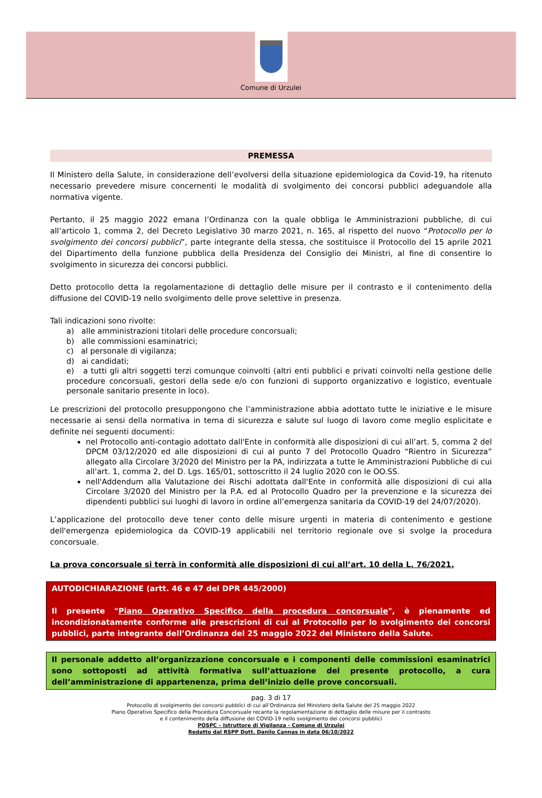Comune di Urzulei
PREMESSA
Il Ministero della Salute, in considerazione dell’evolversi della situazione epidemiologica da Covid-19, ha ritenuto necessario prevedere misure concernenti le modalità di svolgimento dei concorsi pubblici adeguandole alla normativa vigente.
Pertanto, il 25 maggio 2022 emana l’Ordinanza con la quale obbliga le Amministrazioni pubbliche, di cui all’articolo 1, comma 2, del Decreto Legislativo 30 marzo 2021, n. 165, al rispetto del nuovo “Protocollo per lo svolgimento dei concorsi pubblici”, parte integrante della stessa, che sostituisce il Protocollo del 15 aprile 2021 del Dipartimento della funzione pubblica della Presidenza del Consiglio dei Ministri, al fine di consentire lo svolgimento in sicurezza dei concorsi pubblici.
Detto protocollo detta la regolamentazione di dettaglio delle misure per il contrasto e il contenimento della diffusione del COVID-19 nello svolgimento delle prove selettive in presenza.
Tali indicazioni sono rivolte:
a) alle amministrazioni titolari delle procedure concorsuali;
b) alle commissioni esaminatrici;
c) al personale di vigilanza;
d) ai candidati;
e) a tutti gli altri soggetti terzi comunque coinvolti (altri enti pubblici e privati coinvolti nella gestione delle procedure concorsuali, gestori della sede e/o con funzioni di supporto organizzativo e logistico, eventuale personale sanitario presente in loco).
Le prescrizioni del protocollo presuppongono che l’amministrazione abbia adottato tutte le iniziative e le misure necessarie ai sensi della normativa in tema di sicurezza e salute sul luogo di lavoro come meglio esplicitate e definite nei seguenti documenti:
nel Protocollo anti-contagio adottato dall'Ente in conformità alle disposizioni di cui all’art. 5, comma 2 del DPCM 03/12/2020 ed alle disposizioni di cui al punto 7 del Protocollo Quadro “Rientro in Sicurezza” allegato alla Circolare 3/2020 del Ministro per la PA, indirizzata a tutte le Amministrazioni Pubbliche di cui all'art. 1, comma 2, del D. Lgs. 165/01, sottoscritto il 24 luglio 2020 con le OO.SS.
nell'Addendum alla Valutazione dei Rischi adottata dall'Ente in conformità alle disposizioni di cui alla Circolare 3/2020 del Ministro per la P.A. ed al Protocollo Quadro per la prevenzione e la sicurezza dei dipendenti pubblici sui luoghi di lavoro in ordine all’emergenza sanitaria da COVID-19 del 24/07/2020).
L’applicazione del protocollo deve tener conto delle misure urgenti in materia di contenimento e gestione dell'emergenza epidemiologica da COVID-19 applicabili nel territorio regionale ove si svolge la procedura concorsuale.
La prova concorsuale si terrà in conformità alle disposizioni di cui all’art. 10 della L. 76/2021.
AUTODICHIARAZIONE (artt. 46 e 47 del DPR 445/2000)
Il presente "Piano Operativo Specifico della procedura concorsuale", è pienamente ed incondizionatamente conforme alle prescrizioni di cui al Protocollo per lo svolgimento dei concorsi pubblici, parte integrante dell’Ordinanza del 25 maggio 2022 del Ministero della Salute.
Il personale addetto all’organizzazione concorsuale e i componenti delle commissioni esaminatrici sono sottoposti ad attività formativa sull’attuazione del presente protocollo, a cura dell’amministrazione di appartenenza, prima dell’inizio delle prove concorsuali.
pag. 3 di 17
Protocollo di svolgimento dei concorsi pubblici di cui all’Ordinanza del Ministero della Salute del 25 maggio 2022
Piano Operativo Specifico della Procedura Concorsuale recante la regolamentazione di dettaglio delle misure per il contrasto
e il contenimento della diffusione del COVID-19 nello svolgimento dei concorsi pubblici
POSPC – Istruttore di Vigilanza - Comune di Urzulei
Redatto dal RSPP Dott. Danilo Cannas in data 06/10/2022